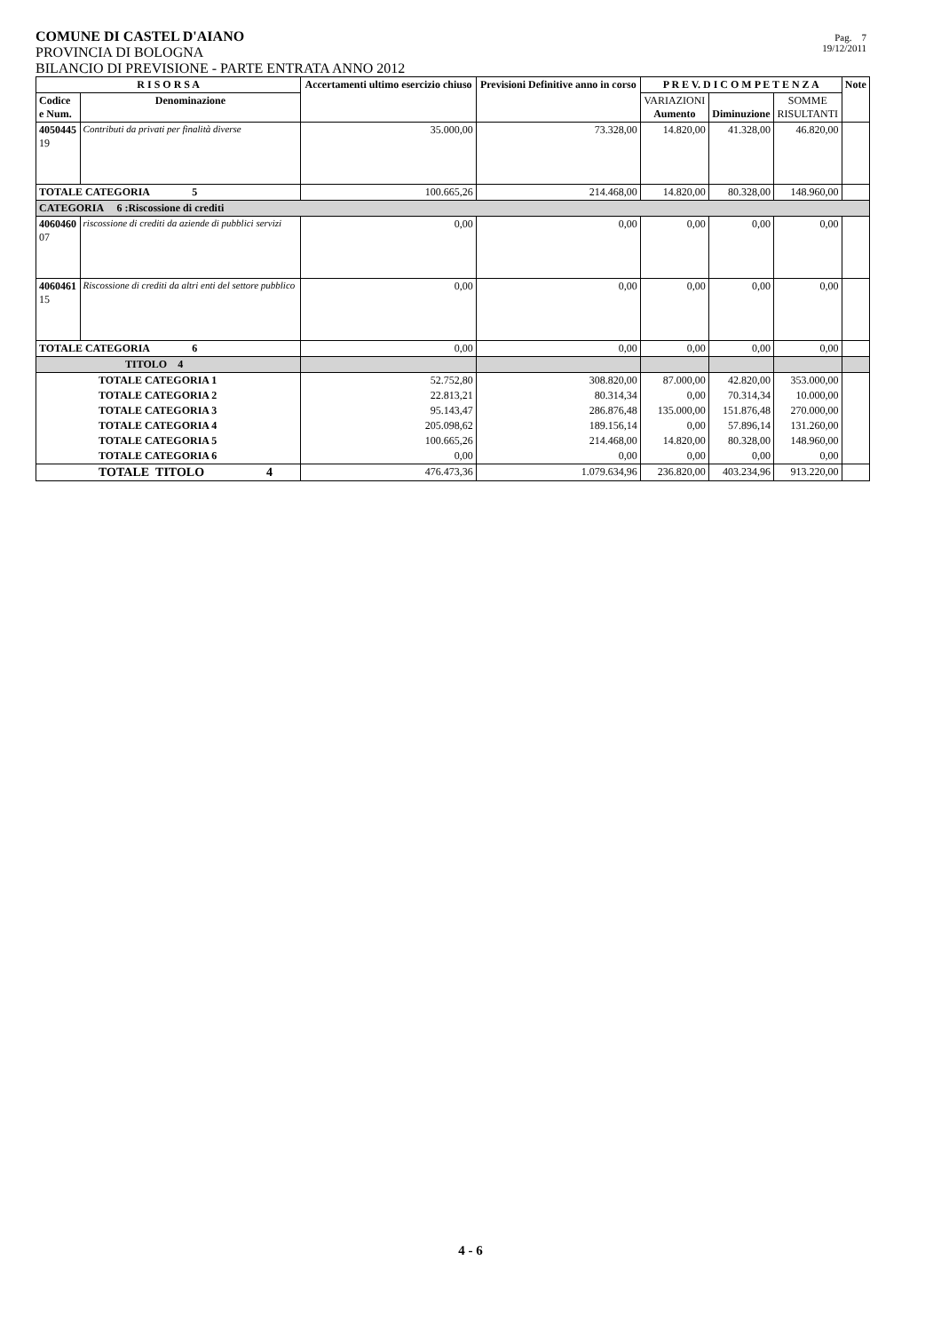COMUNE DI CASTEL D'AIANO
PROVINCIA DI BOLOGNA
BILANCIO DI PREVISIONE - PARTE ENTRATA ANNO 2012
Pag. 7
19/12/2011
| R I S O R S A | | Accertamenti ultimo esercizio chiuso | Previsioni Definitive anno in corso | P R E V. D I C O M P E T E N Z A | | | Note |
| --- | --- | --- | --- | --- | --- | --- | --- |
| Codice e Num. | Denominazione | | | VARIAZIONI Aumento | Diminuzione | SOMME RISULTANTI | |
| 4050445 19 | Contributi da privati per finalità diverse | 35.000,00 | 73.328,00 | 14.820,00 | 41.328,00 | 46.820,00 | |
| TOTALE CATEGORIA 5 | | 100.665,26 | 214.468,00 | 14.820,00 | 80.328,00 | 148.960,00 | |
| CATEGORIA 6 :Riscossione di crediti | | | | | | | |
| 4060460 07 | riscossione di crediti da aziende di pubblici servizi | 0,00 | 0,00 | 0,00 | 0,00 | 0,00 | |
| 4060461 15 | Riscossione di crediti da altri enti del settore pubblico | 0,00 | 0,00 | 0,00 | 0,00 | 0,00 | |
| TOTALE CATEGORIA 6 | | 0,00 | 0,00 | 0,00 | 0,00 | 0,00 | |
| TITOLO 4 | | | | | | | |
| TOTALE CATEGORIA 1 | | 52.752,80 | 308.820,00 | 87.000,00 | 42.820,00 | 353.000,00 | |
| TOTALE CATEGORIA 2 | | 22.813,21 | 80.314,34 | 0,00 | 70.314,34 | 10.000,00 | |
| TOTALE CATEGORIA 3 | | 95.143,47 | 286.876,48 | 135.000,00 | 151.876,48 | 270.000,00 | |
| TOTALE CATEGORIA 4 | | 205.098,62 | 189.156,14 | 0,00 | 57.896,14 | 131.260,00 | |
| TOTALE CATEGORIA 5 | | 100.665,26 | 214.468,00 | 14.820,00 | 80.328,00 | 148.960,00 | |
| TOTALE CATEGORIA 6 | | 0,00 | 0,00 | 0,00 | 0,00 | 0,00 | |
| TOTALE TITOLO 4 | | 476.473,36 | 1.079.634,96 | 236.820,00 | 403.234,96 | 913.220,00 | |
4 - 6